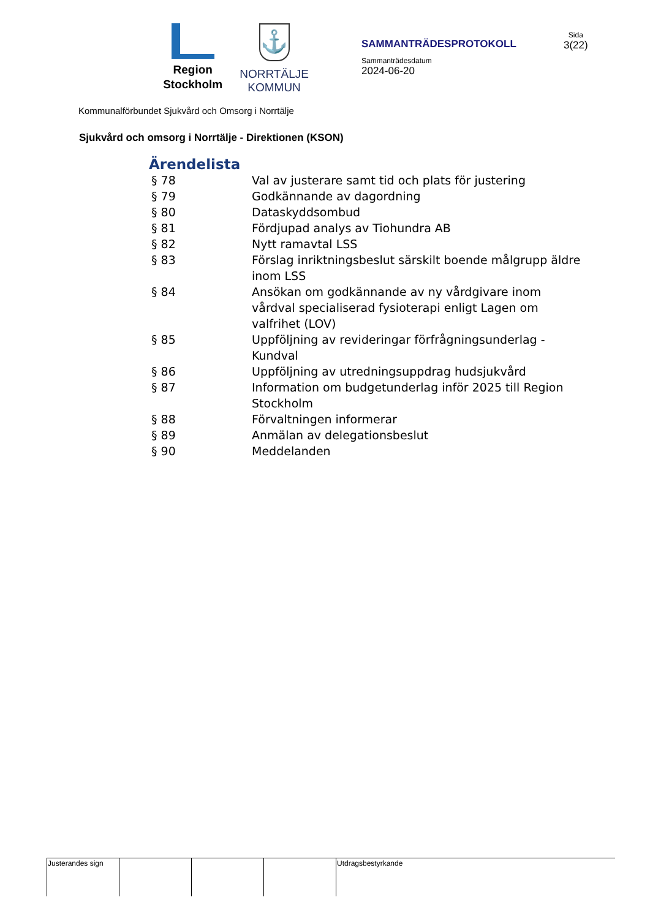Region
Stockholm
⚓
NORRTÄLJE
KOMMUN
SAMMANTRÄDESPROTOKOLL
Sammanträdesdatum
2024-06-20
Sida
3(22)
Kommunalförbundet Sjukvård och Omsorg i Norrtälje
Sjukvård och omsorg i Norrtälje - Direktionen (KSON)
Ärendelista
| § 78 | Val av justerare samt tid och plats för justering |
| § 79 | Godkännande av dagordning |
| § 80 | Dataskyddsombud |
| § 81 | Fördjupad analys av Tiohundra AB |
| § 82 | Nytt ramavtal LSS |
| § 83 | Förslag inriktningsbeslut särskilt boende målgrupp äldre inom LSS |
| § 84 | Ansökan om godkännande av ny vårdgivare inom vårdval specialiserad fysioterapi enligt Lagen om valfrihet (LOV) |
| § 85 | Uppföljning av revideringar förfrågningsunderlag - Kundval |
| § 86 | Uppföljning av utredningsuppdrag hudsjukvård |
| § 87 | Information om budgetunderlag inför 2025 till Region Stockholm |
| § 88 | Förvaltningen informerar |
| § 89 | Anmälan av delegationsbeslut |
| § 90 | Meddelanden |
| Justerandes sign | | | | Utdragsbestyrkande |